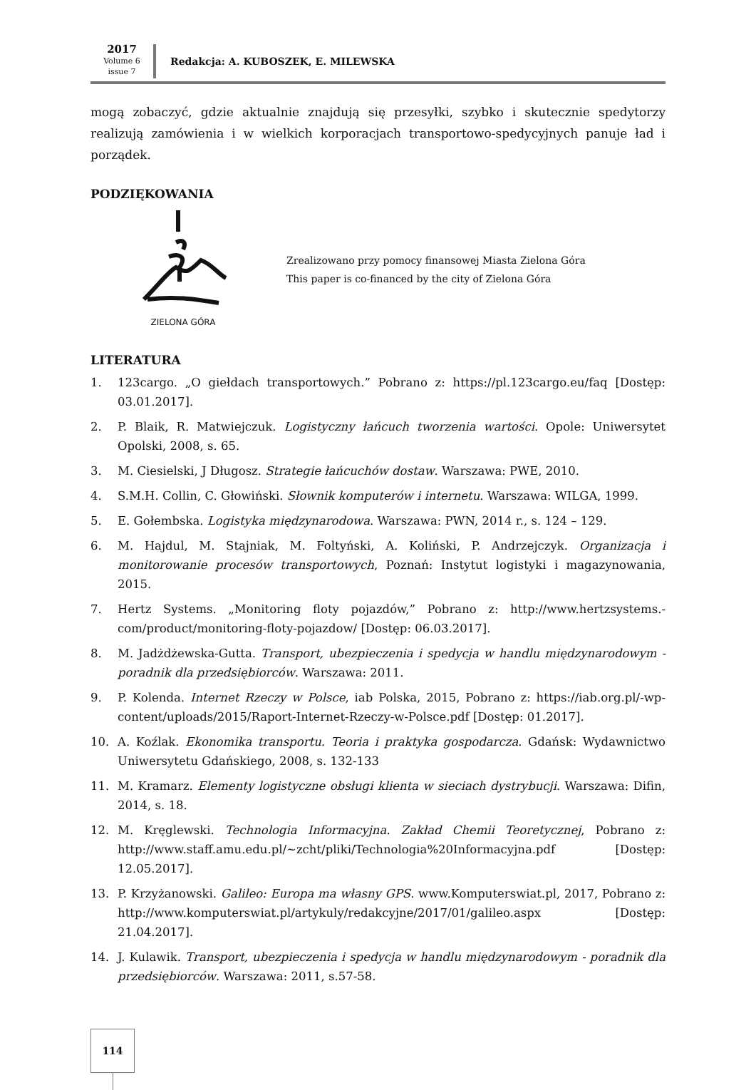2017
Volume 6
issue 7
Redakcja: A. KUBOSZEK, E. MILEWSKA
mogą zobaczyć, gdzie aktualnie znajdują się przesyłki, szybko i skutecznie spedytorzy realizują zamówienia i w wielkich korporacjach transportowo-spedycyjnych panuje ład i porządek.
PODZIĘKOWANIA
ZIELONA GÓRA
Zrealizowano przy pomocy finansowej Miasta Zielona Góra
This paper is co-financed by the city of Zielona Góra
LITERATURA
1. 123cargo. „O giełdach transportowych.” Pobrano z: https://pl.123cargo.eu/faq [Dostęp: 03.01.2017].
2. P. Blaik, R. Matwiejczuk. Logistyczny łańcuch tworzenia wartości. Opole: Uniwersytet Opolski, 2008, s. 65.
3. M. Ciesielski, J Długosz. Strategie łańcuchów dostaw. Warszawa: PWE, 2010.
4. S.M.H. Collin, C. Głowiński. Słownik komputerów i internetu. Warszawa: WILGA, 1999.
5. E. Gołembska. Logistyka międzynarodowa. Warszawa: PWN, 2014 r., s. 124 – 129.
6. M. Hajdul, M. Stajniak, M. Foltyński, A. Koliński, P. Andrzejczyk. Organizacja i monitorowanie procesów transportowych, Poznań: Instytut logistyki i magazynowania, 2015.
7. Hertz Systems. „Monitoring floty pojazdów,” Pobrano z: http://www.hertzsystems.-com/product/monitoring-floty-pojazdow/ [Dostęp: 06.03.2017].
8. M. Jadżdżewska-Gutta. Transport, ubezpieczenia i spedycja w handlu międzynarodowym - poradnik dla przedsiębiorców. Warszawa: 2011.
9. P. Kolenda. Internet Rzeczy w Polsce, iab Polska, 2015, Pobrano z: https://iab.org.pl/-wp-content/uploads/2015/Raport-Internet-Rzeczy-w-Polsce.pdf [Dostęp: 01.2017].
10. A. Koźlak. Ekonomika transportu. Teoria i praktyka gospodarcza. Gdańsk: Wydawnictwo Uniwersytetu Gdańskiego, 2008, s. 132-133
11. M. Kramarz. Elementy logistyczne obsługi klienta w sieciach dystrybucji. Warszawa: Difin, 2014, s. 18.
12. M. Kręglewski. Technologia Informacyjna. Zakład Chemii Teoretycznej, Pobrano z: http://www.staff.amu.edu.pl/~zcht/pliki/Technologia%20Informacyjna.pdf [Dostęp: 12.05.2017].
13. P. Krzyżanowski. Galileo: Europa ma własny GPS. www.Komputerswiat.pl, 2017, Pobrano z: http://www.komputerswiat.pl/artykuly/redakcyjne/2017/01/galileo.aspx [Dostęp: 21.04.2017].
14. J. Kulawik. Transport, ubezpieczenia i spedycja w handlu międzynarodowym - poradnik dla przedsiębiorców. Warszawa: 2011, s.57-58.
114